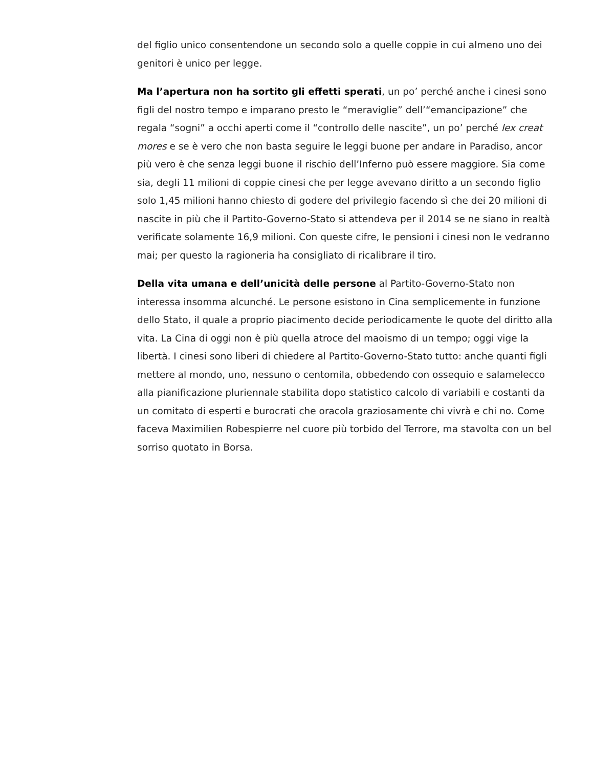del figlio unico consentendone un secondo solo a quelle coppie in cui almeno uno dei genitori è unico per legge.
Ma l’apertura non ha sortito gli effetti sperati, un po’ perché anche i cinesi sono figli del nostro tempo e imparano presto le “meraviglie” dell’“emancipazione” che regala “sogni” a occhi aperti come il “controllo delle nascite”, un po’ perché lex creat mores e se è vero che non basta seguire le leggi buone per andare in Paradiso, ancor più vero è che senza leggi buone il rischio dell’Inferno può essere maggiore. Sia come sia, degli 11 milioni di coppie cinesi che per legge avevano diritto a un secondo figlio solo 1,45 milioni hanno chiesto di godere del privilegio facendo sì che dei 20 milioni di nascite in più che il Partito-Governo-Stato si attendeva per il 2014 se ne siano in realtà verificate solamente 16,9 milioni. Con queste cifre, le pensioni i cinesi non le vedranno mai; per questo la ragioneria ha consigliato di ricalibrare il tiro.
Della vita umana e dell’unicità delle persone al Partito-Governo-Stato non interessa insomma alcunché. Le persone esistono in Cina semplicemente in funzione dello Stato, il quale a proprio piacimento decide periodicamente le quote del diritto alla vita. La Cina di oggi non è più quella atroce del maoismo di un tempo; oggi vige la libertà. I cinesi sono liberi di chiedere al Partito-Governo-Stato tutto: anche quanti figli mettere al mondo, uno, nessuno o centomila, obbedendo con ossequio e salamelecco alla pianificazione pluriennale stabilita dopo statistico calcolo di variabili e costanti da un comitato di esperti e burocrati che oracola graziosamente chi vivrà e chi no. Come faceva Maximilien Robespierre nel cuore più torbido del Terrore, ma stavolta con un bel sorriso quotato in Borsa.